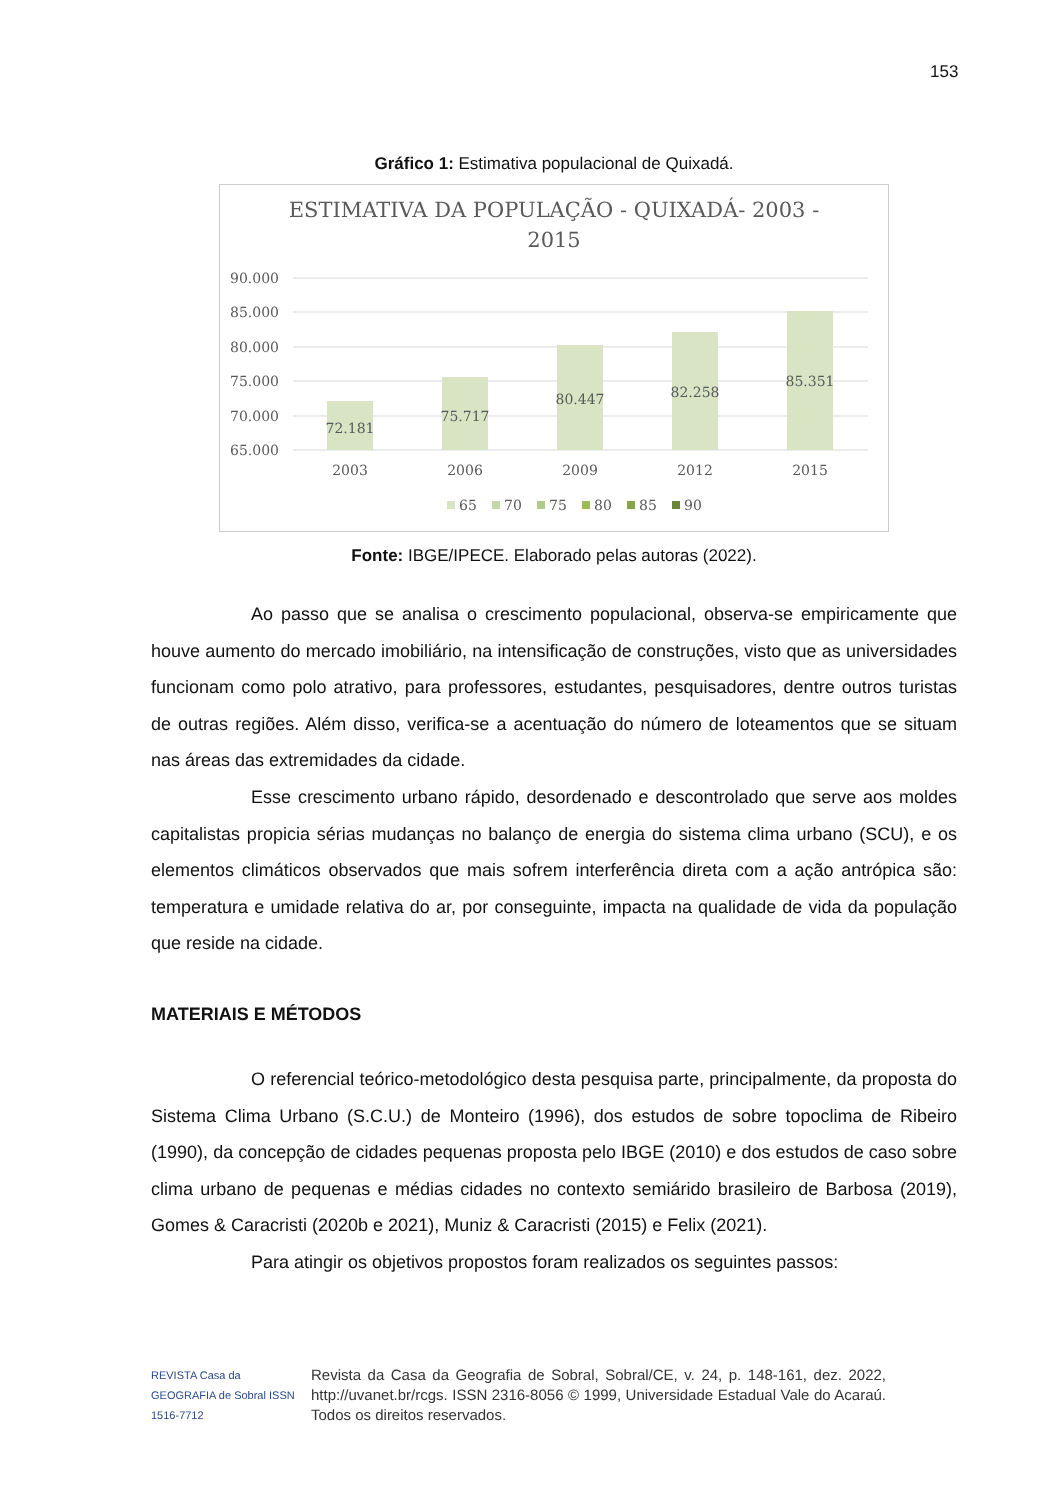153
Gráfico 1: Estimativa populacional de Quixadá.
ESTIMATIVA DA POPULAÇÃO - QUIXADÁ- 2003 -
2015
90.000
85.000
80.000
75.000
70.000
65.000
72.181
75.717
80.447
82.258
85.351
2003
2006
2009
2012
2015
65
70
75
80
85
90
Fonte: IBGE/IPECE. Elaborado pelas autoras (2022).
Ao passo que se analisa o crescimento populacional, observa-se empiricamente que houve aumento do mercado imobiliário, na intensificação de construções, visto que as universidades funcionam como polo atrativo, para professores, estudantes, pesquisadores, dentre outros turistas de outras regiões. Além disso, verifica-se a acentuação do número de loteamentos que se situam nas áreas das extremidades da cidade.
Esse crescimento urbano rápido, desordenado e descontrolado que serve aos moldes capitalistas propicia sérias mudanças no balanço de energia do sistema clima urbano (SCU), e os elementos climáticos observados que mais sofrem interferência direta com a ação antrópica são: temperatura e umidade relativa do ar, por conseguinte, impacta na qualidade de vida da população que reside na cidade.
MATERIAIS E MÉTODOS
O referencial teórico-metodológico desta pesquisa parte, principalmente, da proposta do Sistema Clima Urbano (S.C.U.) de Monteiro (1996), dos estudos de sobre topoclima de Ribeiro (1990), da concepção de cidades pequenas proposta pelo IBGE (2010) e dos estudos de caso sobre clima urbano de pequenas e médias cidades no contexto semiárido brasileiro de Barbosa (2019), Gomes & Caracristi (2020b e 2021), Muniz & Caracristi (2015) e Felix (2021).
Para atingir os objetivos propostos foram realizados os seguintes passos:
REVISTA Casa da GEOGRAFIA de Sobral ISSN 1516-7712
Revista da Casa da Geografia de Sobral, Sobral/CE, v. 24, p. 148-161, dez. 2022, http://uvanet.br/rcgs. ISSN 2316-8056 © 1999, Universidade Estadual Vale do Acaraú. Todos os direitos reservados.